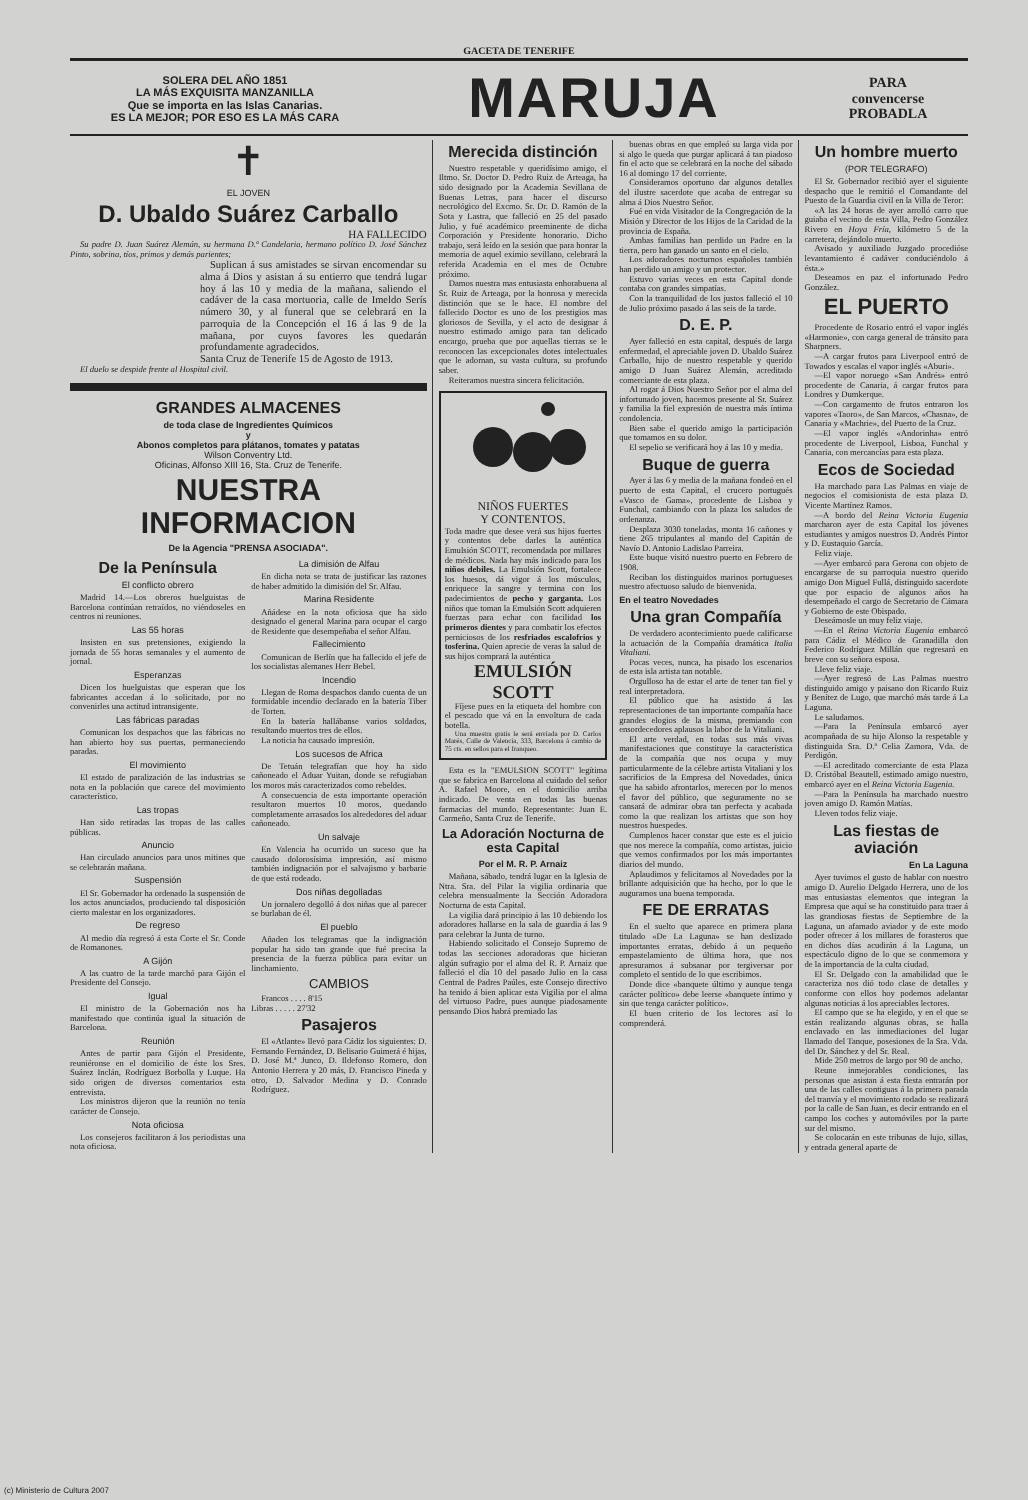GACETA DE TENERIFE
SOLERA DEL AÑO 1851
LA MÁS EXQUISITA MANZANILLA
Que se importa en las Islas Canarias.
ES LA MEJOR; POR ESO ES LA MÁS CARA
MARUJA
PARA
convencerse
PROBADLA
✝
EL JOVEN
D. Ubaldo Suárez Carballo
HA FALLECIDO
Su padre D. Juan Suárez Alemán, su hermana D.ª Candelaria, hermano político D. José Sánchez Pinto, sobrina, tíos, primos y demás parientes;
Suplican á sus amistades se sirvan encomendar su alma á Dios y asistan á su entierro que tendrá lugar hoy á las 10 y media de la mañana, saliendo el cadáver de la casa mortuoria, calle de Imeldo Serís número 30, y al funeral que se celebrará en la parroquia de la Concepción el 16 á las 9 de la mañana, por cuyos favores les quedarán profundamente agradecidos.
Santa Cruz de Tenerife 15 de Agosto de 1913.
El duelo se despide frente al Hospital civil.
GRANDES ALMACENES
de toda clase de Ingredientes Químicos
y
Abonos completos para plátanos, tomates y patatas
Wilson Conventry Ltd.
Oficinas, Alfonso XIII 16, Sta. Cruz de Tenerife.
NUESTRA INFORMACION
De la Agencia "PRENSA ASOCIADA".
De la Península
El conflicto obrero
Madrid 14.—Los obreros huelguistas de Barcelona continúan retraídos, no viéndoseles en centros ni reuniones.
Las 55 horas
Insisten en sus pretensiones, exigiendo la jornada de 55 horas semanales y el aumento de jornal.
Esperanzas
Dicen los huelguistas que esperan que los fabricantes accedan á lo solicitado, por no convenirles una actitud intransigente.
Las fábricas paradas
Comunican los despachos que las fábricas no han abierto hoy sus puertas, permaneciendo paradas.
El movimiento
El estado de paralización de las industrias se nota en la población que carece del movimiento característico.
Las tropas
Han sido retiradas las tropas de las calles públicas.
Anuncio
Han circulado anuncios para unos mitines que se celebrarán mañana.
Suspensión
El Sr. Gobernador ha ordenado la suspensión de los actos anunciados, produciendo tal disposición cierto malestar en los organizadores.
De regreso
Al medio día regresó á esta Corte el Sr. Conde de Romanones.
A Gijón
A las cuatro de la tarde marchó para Gijón el Presidente del Consejo.
Igual
El ministro de la Gobernación nos ha manifestado que continúa igual la situación de Barcelona.
Reunión
Antes de partir para Gijón el Presidente, reuniéronse en el domicilio de éste los Sres. Suárez Inclán, Rodríguez Borbolla y Luque. Ha sido origen de diversos comentarios esta entrevista.
Los ministros dijeron que la reunión no tenía carácter de Consejo.
Nota oficiosa
Los consejeros facilitaron á los periodistas una nota oficiosa.
La dimisión de Alfau
En dicha nota se trata de justificar las razones de haber admitido la dimisión del Sr. Alfau.
Marina Residente
Añádese en la nota oficiosa que ha sido designado el general Marina para ocupar el cargo de Residente que desempeñaba el señor Alfau.
Fallecimiento
Comunican de Berlín que ha fallecido el jefe de los socialistas alemanes Herr Bebel.
Incendio
Llegan de Roma despachos dando cuenta de un formidable incendio declarado en la batería Tiber de Torten.
En la batería hallábanse varios soldados, resultando muertos tres de ellos.
La noticia ha causado impresión.
Los sucesos de Africa
De Tetuán telegrafían que hoy ha sido cañoneado el Aduar Yuitan, donde se refugiaban los moros más caracterizados como rebeldes.
A consecuencia de esta importante operación resultaron muertos 10 moros, quedando completamente arrasados los alrededores del aduar cañoneado.
Un salvaje
En Valencia ha ocurrido un suceso que ha causado dolorosísima impresión, así mismo también indignación por el salvajismo y barbarie de que está rodeado.
Dos niñas degolladas
Un jornalero degolló á dos niñas que al parecer se burlaban de él.
El pueblo
Añaden los telegramas que la indignación popular ha sido tan grande que fué precisa la presencia de la fuerza pública para evitar un linchamiento.
CAMBIOS
Francos . . . . 8'15
Libras . . . . . 27'32
Pasajeros
El «Atlante» llevó para Cádiz los siguientes: D. Fernando Fernández, D. Belisario Guimerá é hijas, D. José M.ª Junco, D. Ildefonso Romero, don Antonio Herrera y 20 más, D. Francisco Pineda y otro, D. Salvador Medina y D. Conrado Rodríguez.
Merecida distinción
Nuestro respetable y queridísimo amigo, el Iltmo. Sr. Doctor D. Pedro Ruiz de Arteaga, ha sido designado por la Academia Sevillana de Buenas Letras, para hacer el discurso necrológico del Excmo. Sr. Dr. D. Ramón de la Sota y Lastra, que falleció en 25 del pasado Julio, y fué académico preeminente de dicha Corporación y Presidente honorario. Dicho trabajo, será leído en la sesión que para honrar la memoria de aquel eximio sevillano, celebrará la referida Academia en el mes de Octubre próximo.
Damos nuestra mas entusiasta enhorabuena al Sr. Ruiz de Arteaga, por la honrosa y merecida distinción que se le hace. El nombre del fallecido Doctor es uno de los prestigios mas gloriosos de Sevilla, y el acto de designar á nuestro estimado amigo para tan delicado encargo, prueba que por aquellas tierras se le reconocen las excepcionales dotes intelectuales que le adornan, su vasta cultura, su profundo saber.
Reiteramos nuestra sincera felicitación.
NIÑOS FUERTES
Y CONTENTOS.
Toda madre que desee verá sus hijos fuertes y contentos debe darles la auténtica Emulsión SCOTT, recomendada por millares de médicos. Nada hay más indicado para los niños debiles. La Emulsión Scott, fortalece los huesos, dá vigor á los músculos, enriquece la sangre y termina con los padecimientos de pecho y garganta. Los niños que toman la Emulsión Scott adquieren fuerzas para echar con facilidad los primeros dientes y para combatir los efectos perniciosos de los resfriados escalofrios y tosferina. Quien aprecie de veras la salud de sus hijos comprará la auténtica
EMULSIÓN SCOTT
Fíjese pues en la etiqueta del hombre con el pescado que vá en la envoltura de cada botella.
Una muestra gratis le será enviada por D. Carlos Marés, Calle de Valencia, 333, Barcelona á cambio de 75 cts. en sellos para el franqueo.
Esta es la "EMULSION SCOTT" legítima que se fabrica en Barcelona al cuidado del señor A. Rafael Moore, en el domicilio arriba indicado. De venta en todas las buenas farmacias del mundo. Representante: Juan E. Carmeño, Santa Cruz de Tenerife.
La Adoración Nocturna de esta Capital
Por el M. R. P. Arnaiz
Mañana, sábado, tendrá lugar en la Iglesia de Ntra. Sra. del Pilar la vigilia ordinaria que celebra mensualmente la Sección Adoradora Nocturna de esta Capital.
La vigilia dará principio á las 10 debiendo los adoradores hallarse en la sala de guardia á las 9 para celebrar la Junta de turno.
Habiendo solicitado el Consejo Supremo de todas las secciones adoradoras que hicieran algún sufragio por el alma del R. P. Arnaiz que falleció el día 10 del pasado Julio en la casa Central de Padres Paúles, este Consejo directivo ha tenido á bien aplicar esta Vigilia por el alma del virtuoso Padre, pues aunque piadosamente pensando Dios habrá premiado las
buenas obras en que empleó su larga vida por si algo le queda que purgar aplicará á tan piadoso fin el acto que se celebrará en la noche del sábado 16 al domingo 17 del corriente.
Consideramos oportuno dar algunos detalles del ilustre sacerdote que acaba de entregar su alma á Dios Nuestro Señor.
Fué en vida Visitador de la Congregación de la Misión y Director de los Hijos de la Caridad de la provincia de España.
Ambas familias han perdido un Padre en la tierra, pero han ganado un santo en el cielo.
Los adoradores nocturnos españoles también han perdido un amigo y un protector.
Estuvo varias veces en esta Capital donde contaba con grandes simpatías.
Con la tranquilidad de los justos falleció el 10 de Julio próximo pasado á las seis de la tarde.
D. E. P.
Ayer falleció en esta capital, después de larga enfermedad, el apreciable joven D. Ubaldo Suárez Carballo, hijo de nuestro respetable y querido amigo D Juan Suárez Alemán, acreditado comerciante de esta plaza.
Al rogar á Dios Nuestro Señor por el alma del infortunado joven, hacemos presente al Sr. Suárez y familia la fiel expresión de nuestra más íntima condolencia.
Bien sabe el querido amigo la participación que tomamos en su dolor.
El sepelio se verificará hoy á las 10 y media.
Buque de guerra
Ayer á las 6 y media de la mañana fondeó en el puerto de esta Capital, el crucero portugués «Vasco de Gama», procedente de Lisboa y Funchal, cambiando con la plaza los saludos de ordenanza.
Desplaza 3030 toneladas, monta 16 cañones y tiene 265 tripulantes al mando del Capitán de Navío D. Antonio Ladislao Parreira.
Este buque visitó nuestro puerto en Febrero de 1908.
Reciban los distinguidos marinos portugueses nuestro afectuoso saludo de bienvenida.
En el teatro Novedades
Una gran Compañía
De verdadero acontecimiento puede calificarse la actuación de la Compañía dramática Italia Vitaliani.
Pocas veces, nunca, ha pisado los escenarios de esta isla artista tan notable.
Orgulloso ha de estar el arte de tener tan fiel y real interpretadora.
El público que ha asistido á las representaciones de tan importante compañía hace grandes elogios de la misma, premiando con ensordecedores aplausos la labor de la Vitaliani.
El arte verdad, en todas sus más vivas manifestaciones que constituye la característica de la compañía que nos ocupa y muy particularmente de la célebre artista Vitaliani y los sacrificios de la Empresa del Novedades, única que ha sabido afrontarlos, merecen por lo menos el favor del público, que seguramente no se cansará de admirar obra tan perfecta y acabada como la que realizan los artistas que son hoy nuestros huespedes.
Cumplenos hacer constar que este es el juicio que nos merece la compañía, como artistas, juicio que vemos confirmados por los más importantes diarios del mundo.
Aplaudimos y felicitamos al Novedades por la brillante adquisición que ha hecho, por lo que le auguramos una buena temporada.
FE DE ERRATAS
En el suelto que aparece en primera plana titulado «De La Laguna» se han deslizado importantes erratas, debido á un pequeño empastelamiento de última hora, que nos apresuramos á subsanar por tergiversar por completo el sentido de lo que escribimos.
Donde dice «banquete último y aunque tenga carácter político» debe leerse «banquete íntimo y sin que tenga carácter político».
El buen criterio de los lectores así lo comprenderá.
Un hombre muerto
(POR TELEGRAFO)
El Sr. Gobernador recibió ayer el siguiente despacho que le remitió el Comandante del Puesto de la Guardia civil en la Villa de Teror:
«A las 24 horas de ayer arrolló carro que guiaba el vecino de esta Villa, Pedro González Rivero en Hoya Fría, kilómetro 5 de la carretera, dejándolo muerto.
Avisado y auxiliado Juzgado procedióse levantamiento é cadáver conduciéndolo á ésta.»
Deseamos en paz el infortunado Pedro González.
EL PUERTO
Procedente de Rosario entró el vapor inglés «Harmonie», con carga general de tránsito para Sharpners.
—A cargar frutos para Liverpool entró de Towados y escalas el vapor inglés «Aburi».
—El vapor noruego «San Andrés» entró procedente de Canaria, á cargar frutos para Londres y Dumkerque.
—Con cargamento de frutos entraron los vapores «Taoro», de San Marcos, «Chasna», de Canaria y «Machrie», del Puerto de la Cruz.
—El vapor inglés «Andorinha» entró procedente de Liverpool, Lisboa, Funchal y Canaria, con mercancías para esta plaza.
Ecos de Sociedad
Ha marchado para Las Palmas en viaje de negocios el comisionista de esta plaza D. Vicente Martínez Ramos.
—A bordo del Reina Victoria Eugenia marcharon ayer de esta Capital los jóvenes estudiantes y amigos nuestros D. Andrés Pintor y D. Eustaquio García.
Feliz viaje.
—Ayer embarcó para Gerona con objeto de encargarse de su parroquia nuestro querido amigo Don Miguel Fullá, distinguido sacerdote que por espacio de algunos años ha desempeñado el cargo de Secretario de Cámara y Gobierno de este Obispado.
Deseámosle un muy feliz viaje.
—En el Reina Victoria Eugenia embarcó para Cádiz el Médico de Granadilla don Federico Rodríguez Millán que regresará en breve con su señora esposa.
Lleve feliz viaje.
—Ayer regresó de Las Palmas nuestro distinguido amigo y paisano don Ricardo Ruiz y Benítez de Lugo, que marchó más tarde á La Laguna.
Le saludamos.
—Para la Península embarcó ayer acompañada de su hijo Alonso la respetable y distinguida Sra. D.ª Celia Zamora, Vda. de Perdigón.
—El acreditado comerciante de esta Plaza D. Cristóbal Beautell, estimado amigo nuestro, embarcó ayer en el Reina Victoria Eugenia.
—Para la Península ha marchado nuestro joven amigo D. Ramón Matías.
Lleven todos feliz viaje.
Las fiestas de aviación
En La Laguna
Ayer tuvimos el gusto de hablar con nuestro amigo D. Aurelio Delgado Herrera, uno de los mas entusiastas elementos que integran la Empresa que aquí se ha constituido para traer á las grandiosas fiestas de Septiembre de la Laguna, un afamado aviador y de este modo poder ofrecer á los millares de forasteros que en dichos días acudirán á la Laguna, un espectáculo digno de lo que se conmemora y de la importancia de la culta ciudad.
El Sr. Delgado con la amabilidad que le caracteriza nos dió todo clase de detalles y conforme con ellos hoy podemos adelantar algunas noticias á los apreciables lectores.
El campo que se ha elegido, y en el que se están realizando algunas obras, se halla enclavado en las inmediaciones del lugar llamado del Tanque, posesiones de la Sra. Vda. del Dr. Sánchez y del Sr. Real.
Mide 250 metros de largo por 90 de ancho.
Reune inmejorables condiciones, las personas que asistan á esta fiesta entrarán por una de las calles contiguas á la primera parada del tranvía y el movimiento rodado se realizará por la calle de San Juan, es decir entrando en el campo los coches y automóviles por la parte sur del mismo.
Se colocarán en este tribunas de lujo, sillas, y entrada general aparte de
(c) Ministerio de Cultura 2007